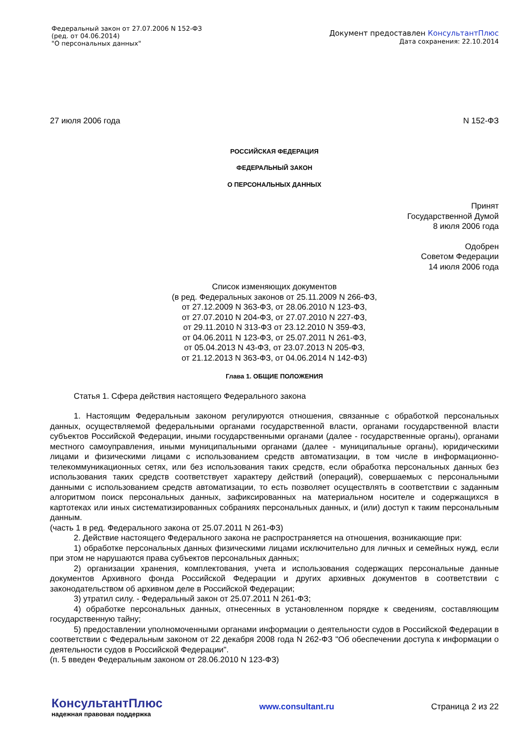Федеральный закон от 27.07.2006 N 152-ФЗ
(ред. от 04.06.2014)
"О персональных данных"
Документ предоставлен КонсультантПлюс
Дата сохранения: 22.10.2014
27 июля 2006 года N 152-ФЗ
РОССИЙСКАЯ ФЕДЕРАЦИЯ
ФЕДЕРАЛЬНЫЙ ЗАКОН
О ПЕРСОНАЛЬНЫХ ДАННЫХ
Принят
Государственной Думой
8 июля 2006 года
Одобрен
Советом Федерации
14 июля 2006 года
Список изменяющих документов
(в ред. Федеральных законов от 25.11.2009 N 266-ФЗ,
от 27.12.2009 N 363-ФЗ, от 28.06.2010 N 123-ФЗ,
от 27.07.2010 N 204-ФЗ, от 27.07.2010 N 227-ФЗ,
от 29.11.2010 N 313-ФЗ от 23.12.2010 N 359-ФЗ,
от 04.06.2011 N 123-ФЗ, от 25.07.2011 N 261-ФЗ,
от 05.04.2013 N 43-ФЗ, от 23.07.2013 N 205-ФЗ,
от 21.12.2013 N 363-ФЗ, от 04.06.2014 N 142-ФЗ)
Глава 1. ОБЩИЕ ПОЛОЖЕНИЯ
Статья 1. Сфера действия настоящего Федерального закона
1. Настоящим Федеральным законом регулируются отношения, связанные с обработкой персональных данных, осуществляемой федеральными органами государственной власти, органами государственной власти субъектов Российской Федерации, иными государственными органами (далее - государственные органы), органами местного самоуправления, иными муниципальными органами (далее - муниципальные органы), юридическими лицами и физическими лицами с использованием средств автоматизации, в том числе в информационно-телекоммуникационных сетях, или без использования таких средств, если обработка персональных данных без использования таких средств соответствует характеру действий (операций), совершаемых с персональными данными с использованием средств автоматизации, то есть позволяет осуществлять в соответствии с заданным алгоритмом поиск персональных данных, зафиксированных на материальном носителе и содержащихся в картотеках или иных систематизированных собраниях персональных данных, и (или) доступ к таким персональным данным.
(часть 1 в ред. Федерального закона от 25.07.2011 N 261-ФЗ)
2. Действие настоящего Федерального закона не распространяется на отношения, возникающие при:
1) обработке персональных данных физическими лицами исключительно для личных и семейных нужд, если при этом не нарушаются права субъектов персональных данных;
2) организации хранения, комплектования, учета и использования содержащих персональные данные документов Архивного фонда Российской Федерации и других архивных документов в соответствии с законодательством об архивном деле в Российской Федерации;
3) утратил силу. - Федеральный закон от 25.07.2011 N 261-ФЗ;
4) обработке персональных данных, отнесенных в установленном порядке к сведениям, составляющим государственную тайну;
5) предоставлении уполномоченными органами информации о деятельности судов в Российской Федерации в соответствии с Федеральным законом от 22 декабря 2008 года N 262-ФЗ "Об обеспечении доступа к информации о деятельности судов в Российской Федерации".
(п. 5 введен Федеральным законом от 28.06.2010 N 123-ФЗ)
КонсультантПлюс
надежная правовая поддержка
www.consultant.ru Страница 2 из 22